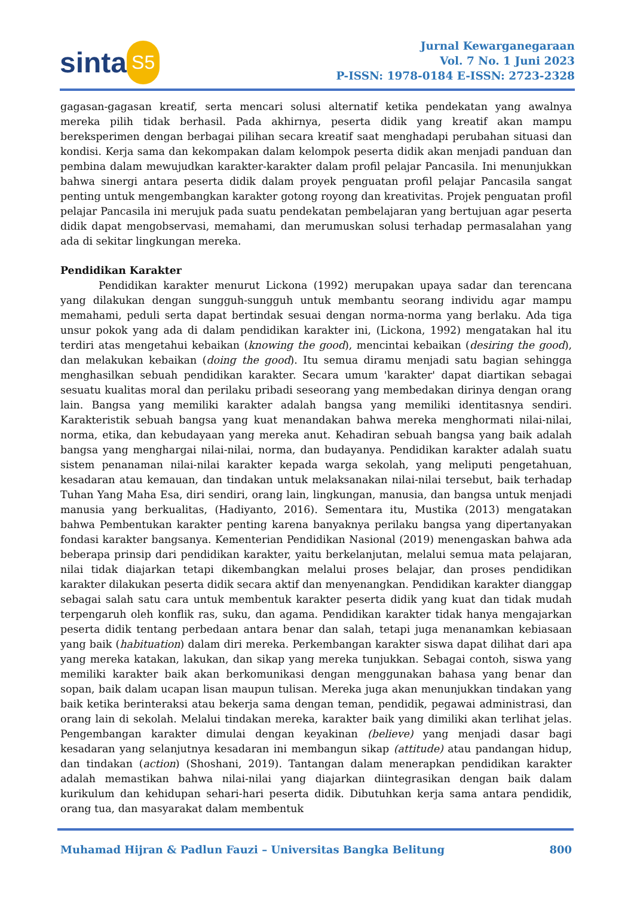sinta S5
Jurnal Kewarganegaraan
Vol. 7 No. 1 Juni 2023
P-ISSN: 1978-0184 E-ISSN: 2723-2328
gagasan-gagasan kreatif, serta mencari solusi alternatif ketika pendekatan yang awalnya mereka pilih tidak berhasil. Pada akhirnya, peserta didik yang kreatif akan mampu bereksperimen dengan berbagai pilihan secara kreatif saat menghadapi perubahan situasi dan kondisi. Kerja sama dan kekompakan dalam kelompok peserta didik akan menjadi panduan dan pembina dalam mewujudkan karakter-karakter dalam profil pelajar Pancasila. Ini menunjukkan bahwa sinergi antara peserta didik dalam proyek penguatan profil pelajar Pancasila sangat penting untuk mengembangkan karakter gotong royong dan kreativitas. Projek penguatan profil pelajar Pancasila ini merujuk pada suatu pendekatan pembelajaran yang bertujuan agar peserta didik dapat mengobservasi, memahami, dan merumuskan solusi terhadap permasalahan yang ada di sekitar lingkungan mereka.
Pendidikan Karakter
Pendidikan karakter menurut Lickona (1992) merupakan upaya sadar dan terencana yang dilakukan dengan sungguh-sungguh untuk membantu seorang individu agar mampu memahami, peduli serta dapat bertindak sesuai dengan norma-norma yang berlaku. Ada tiga unsur pokok yang ada di dalam pendidikan karakter ini, (Lickona, 1992) mengatakan hal itu terdiri atas mengetahui kebaikan (knowing the good), mencintai kebaikan (desiring the good), dan melakukan kebaikan (doing the good). Itu semua diramu menjadi satu bagian sehingga menghasilkan sebuah pendidikan karakter. Secara umum 'karakter' dapat diartikan sebagai sesuatu kualitas moral dan perilaku pribadi seseorang yang membedakan dirinya dengan orang lain. Bangsa yang memiliki karakter adalah bangsa yang memiliki identitasnya sendiri. Karakteristik sebuah bangsa yang kuat menandakan bahwa mereka menghormati nilai-nilai, norma, etika, dan kebudayaan yang mereka anut. Kehadiran sebuah bangsa yang baik adalah bangsa yang menghargai nilai-nilai, norma, dan budayanya. Pendidikan karakter adalah suatu sistem penanaman nilai-nilai karakter kepada warga sekolah, yang meliputi pengetahuan, kesadaran atau kemauan, dan tindakan untuk melaksanakan nilai-nilai tersebut, baik terhadap Tuhan Yang Maha Esa, diri sendiri, orang lain, lingkungan, manusia, dan bangsa untuk menjadi manusia yang berkualitas, (Hadiyanto, 2016). Sementara itu, Mustika (2013) mengatakan bahwa Pembentukan karakter penting karena banyaknya perilaku bangsa yang dipertanyakan fondasi karakter bangsanya. Kementerian Pendidikan Nasional (2019) menengaskan bahwa ada beberapa prinsip dari pendidikan karakter, yaitu berkelanjutan, melalui semua mata pelajaran, nilai tidak diajarkan tetapi dikembangkan melalui proses belajar, dan proses pendidikan karakter dilakukan peserta didik secara aktif dan menyenangkan. Pendidikan karakter dianggap sebagai salah satu cara untuk membentuk karakter peserta didik yang kuat dan tidak mudah terpengaruh oleh konflik ras, suku, dan agama. Pendidikan karakter tidak hanya mengajarkan peserta didik tentang perbedaan antara benar dan salah, tetapi juga menanamkan kebiasaan yang baik (habituation) dalam diri mereka. Perkembangan karakter siswa dapat dilihat dari apa yang mereka katakan, lakukan, dan sikap yang mereka tunjukkan. Sebagai contoh, siswa yang memiliki karakter baik akan berkomunikasi dengan menggunakan bahasa yang benar dan sopan, baik dalam ucapan lisan maupun tulisan. Mereka juga akan menunjukkan tindakan yang baik ketika berinteraksi atau bekerja sama dengan teman, pendidik, pegawai administrasi, dan orang lain di sekolah. Melalui tindakan mereka, karakter baik yang dimiliki akan terlihat jelas. Pengembangan karakter dimulai dengan keyakinan (believe) yang menjadi dasar bagi kesadaran yang selanjutnya kesadaran ini membangun sikap (attitude) atau pandangan hidup, dan tindakan (action) (Shoshani, 2019). Tantangan dalam menerapkan pendidikan karakter adalah memastikan bahwa nilai-nilai yang diajarkan diintegrasikan dengan baik dalam kurikulum dan kehidupan sehari-hari peserta didik. Dibutuhkan kerja sama antara pendidik, orang tua, dan masyarakat dalam membentuk
Muhamad Hijran & Padlun Fauzi – Universitas Bangka Belitung 800